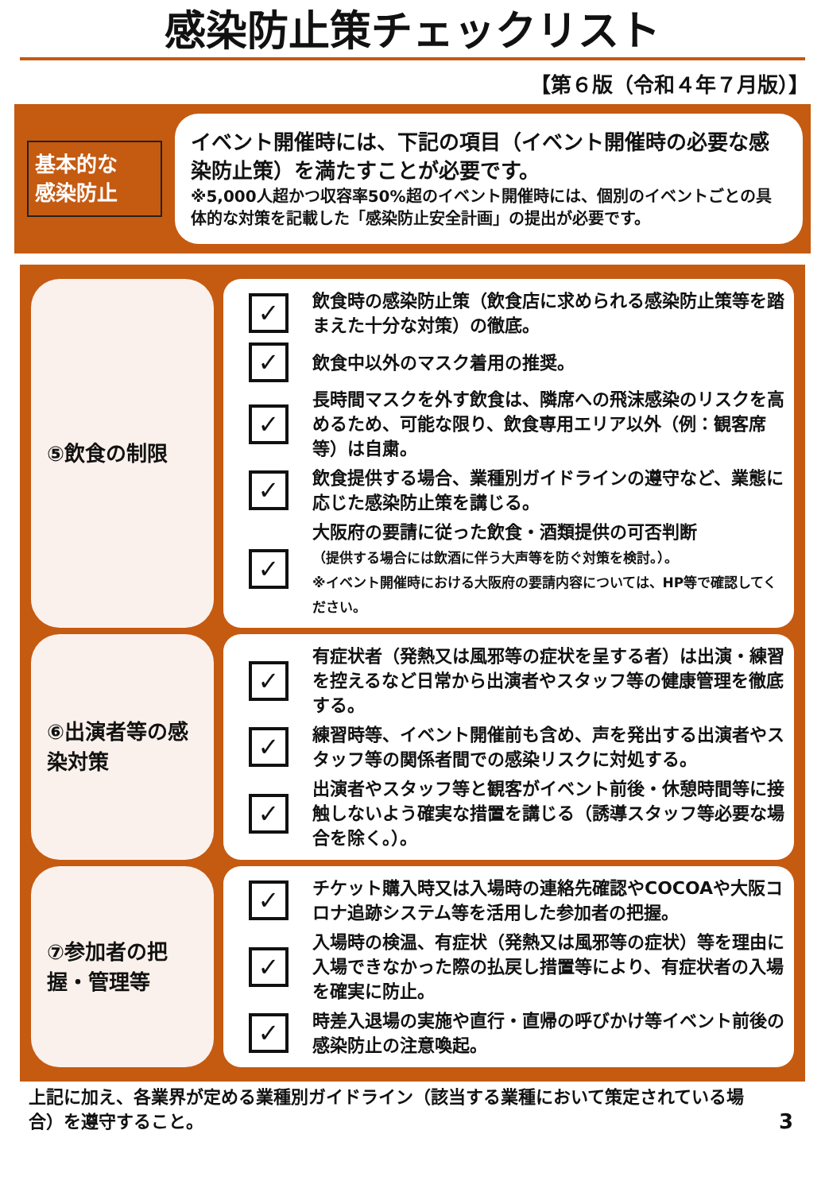感染防止策チェックリスト
【第６版（令和４年７月版）】
基本的な
感染防止
イベント開催時には、下記の項目（イベント開催時の必要な感染防止策）を満たすことが必要です。
※5,000人超かつ収容率50%超のイベント開催時には、個別のイベントごとの具体的な対策を記載した「感染防止安全計画」の提出が必要です。
⑤飲食の制限
✓
飲食時の感染防止策（飲食店に求められる感染防止策等を踏まえた十分な対策）の徹底。
✓
飲食中以外のマスク着用の推奨。
✓
長時間マスクを外す飲食は、隣席への飛沫感染のリスクを高めるため、可能な限り、飲食専用エリア以外（例：観客席等）は自粛。
✓
飲食提供する場合、業種別ガイドラインの遵守など、業態に応じた感染防止策を講じる。
✓
大阪府の要請に従った飲食・酒類提供の可否判断
（提供する場合には飲酒に伴う大声等を防ぐ対策を検討。）。
※イベント開催時における大阪府の要請内容については、HP等で確認してください。
⑥出演者等の感染対策
✓
有症状者（発熱又は風邪等の症状を呈する者）は出演・練習を控えるなど日常から出演者やスタッフ等の健康管理を徹底する。
✓
練習時等、イベント開催前も含め、声を発出する出演者やスタッフ等の関係者間での感染リスクに対処する。
✓
出演者やスタッフ等と観客がイベント前後・休憩時間等に接触しないよう確実な措置を講じる（誘導スタッフ等必要な場合を除く。）。
⑦参加者の把握・管理等
✓
チケット購入時又は入場時の連絡先確認やCOCOAや大阪コロナ追跡システム等を活用した参加者の把握。
✓
入場時の検温、有症状（発熱又は風邪等の症状）等を理由に入場できなかった際の払戻し措置等により、有症状者の入場を確実に防止。
✓
時差入退場の実施や直行・直帰の呼びかけ等イベント前後の感染防止の注意喚起。
上記に加え、各業界が定める業種別ガイドライン（該当する業種において策定されている場合）を遵守すること。
3